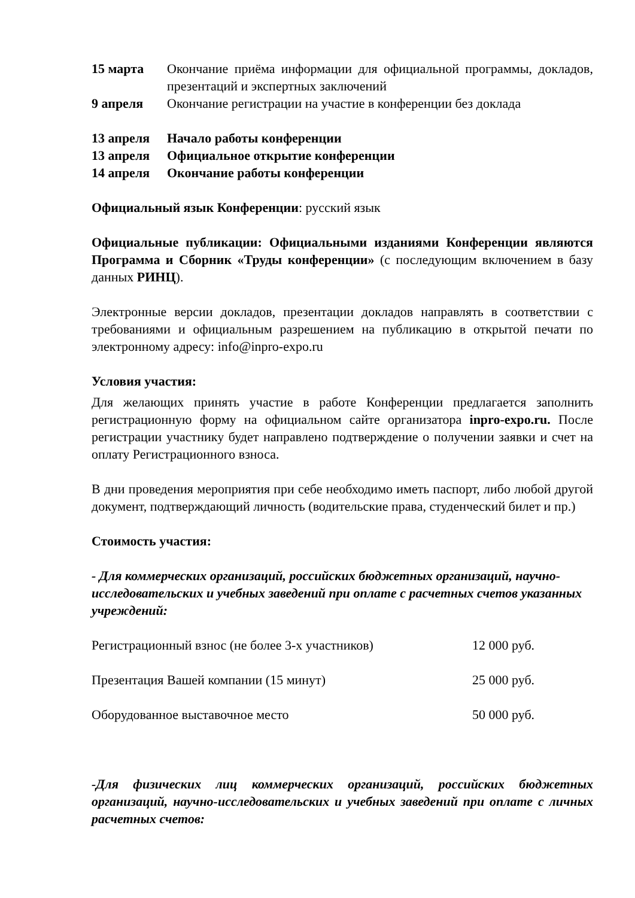| 15 марта | Окончание приёма информации для официальной программы, докладов, презентаций и экспертных заключений |
| 9 апреля | Окончание регистрации на участие в конференции без доклада |
| 13 апреля | Начало работы конференции |
| 13 апреля | Официальное открытие конференции |
| 14 апреля | Окончание работы конференции |
Официальный язык Конференции: русский язык
Официальные публикации: Официальными изданиями Конференции являются Программа и Сборник «Труды конференции» (с последующим включением в базу данных РИНЦ).
Электронные версии докладов, презентации докладов направлять в соответствии с требованиями и официальным разрешением на публикацию в открытой печати по электронному адресу: info@inpro-expo.ru
Условия участия:
Для желающих принять участие в работе Конференции предлагается заполнить регистрационную форму на официальном сайте организатора inpro-expo.ru. После регистрации участнику будет направлено подтверждение о получении заявки и счет на оплату Регистрационного взноса.
В дни проведения мероприятия при себе необходимо иметь паспорт, либо любой другой документ, подтверждающий личность (водительские права, студенческий билет и пр.)
Стоимость участия:
- Для коммерческих организаций, российских бюджетных организаций, научно-исследовательских и учебных заведений при оплате с расчетных счетов указанных учреждений:
| Регистрационный взнос (не более 3-х участников) | 12 000 руб. |
| Презентация Вашей компании (15 минут) | 25 000 руб. |
| Оборудованное выставочное место | 50 000 руб. |
-Для физических лиц коммерческих организаций, российских бюджетных организаций, научно-исследовательских и учебных заведений при оплате с личных расчетных счетов: